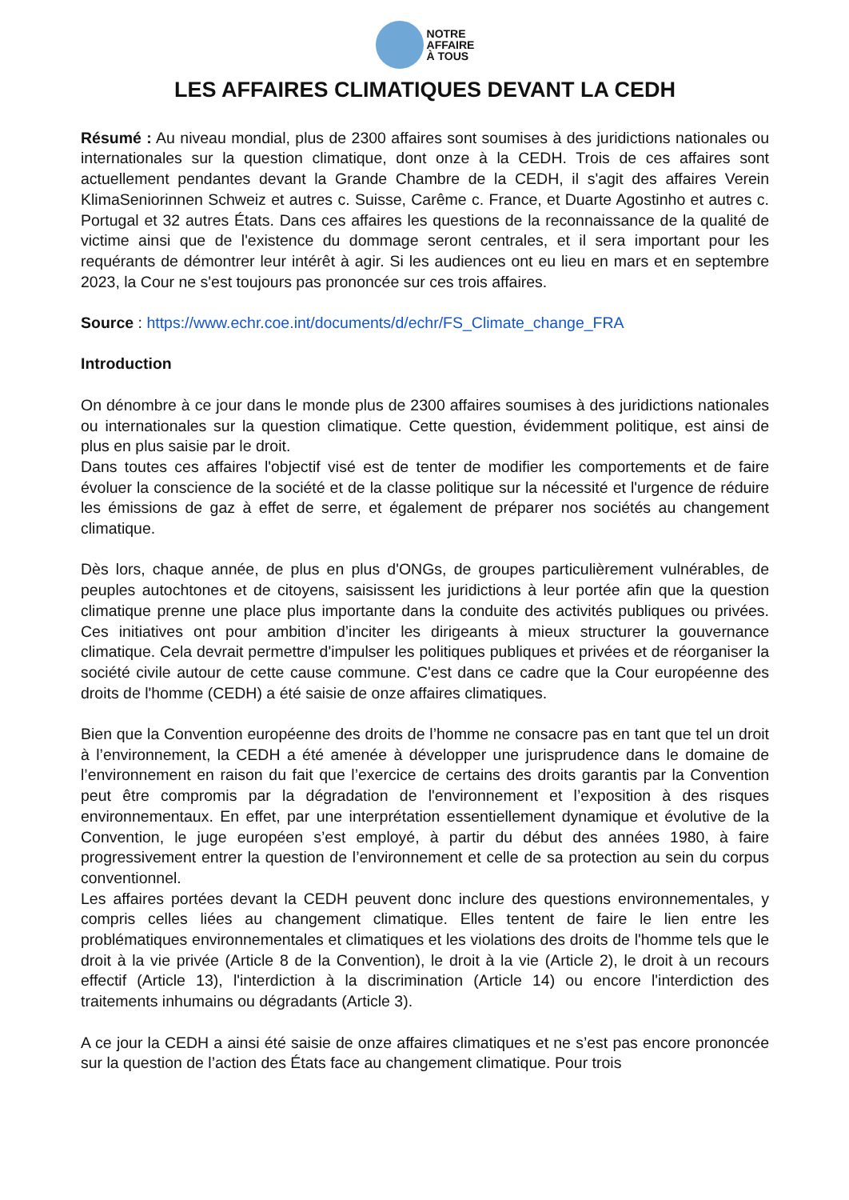NOTRE
AFFAIRE
À TOUS
LES AFFAIRES CLIMATIQUES DEVANT LA CEDH
Résumé : Au niveau mondial, plus de 2300 affaires sont soumises à des juridictions nationales ou internationales sur la question climatique, dont onze à la CEDH. Trois de ces affaires sont actuellement pendantes devant la Grande Chambre de la CEDH, il s'agit des affaires Verein KlimaSeniorinnen Schweiz et autres c. Suisse, Carême c. France, et Duarte Agostinho et autres c. Portugal et 32 autres États. Dans ces affaires les questions de la reconnaissance de la qualité de victime ainsi que de l'existence du dommage seront centrales, et il sera important pour les requérants de démontrer leur intérêt à agir. Si les audiences ont eu lieu en mars et en septembre 2023, la Cour ne s'est toujours pas prononcée sur ces trois affaires.
Source : https://www.echr.coe.int/documents/d/echr/FS_Climate_change_FRA
Introduction
On dénombre à ce jour dans le monde plus de 2300 affaires soumises à des juridictions nationales ou internationales sur la question climatique. Cette question, évidemment politique, est ainsi de plus en plus saisie par le droit.
Dans toutes ces affaires l'objectif visé est de tenter de modifier les comportements et de faire évoluer la conscience de la société et de la classe politique sur la nécessité et l'urgence de réduire les émissions de gaz à effet de serre, et également de préparer nos sociétés au changement climatique.
Dès lors, chaque année, de plus en plus d'ONGs, de groupes particulièrement vulnérables, de peuples autochtones et de citoyens, saisissent les juridictions à leur portée afin que la question climatique prenne une place plus importante dans la conduite des activités publiques ou privées. Ces initiatives ont pour ambition d’inciter les dirigeants à mieux structurer la gouvernance climatique. Cela devrait permettre d'impulser les politiques publiques et privées et de réorganiser la société civile autour de cette cause commune. C'est dans ce cadre que la Cour européenne des droits de l'homme (CEDH) a été saisie de onze affaires climatiques.
Bien que la Convention européenne des droits de l’homme ne consacre pas en tant que tel un droit à l’environnement, la CEDH a été amenée à développer une jurisprudence dans le domaine de l’environnement en raison du fait que l’exercice de certains des droits garantis par la Convention peut être compromis par la dégradation de l'environnement et l’exposition à des risques environnementaux. En effet, par une interprétation essentiellement dynamique et évolutive de la Convention, le juge européen s’est employé, à partir du début des années 1980, à faire progressivement entrer la question de l’environnement et celle de sa protection au sein du corpus conventionnel.
Les affaires portées devant la CEDH peuvent donc inclure des questions environnementales, y compris celles liées au changement climatique. Elles tentent de faire le lien entre les problématiques environnementales et climatiques et les violations des droits de l'homme tels que le droit à la vie privée (Article 8 de la Convention), le droit à la vie (Article 2), le droit à un recours effectif (Article 13), l'interdiction à la discrimination (Article 14) ou encore l'interdiction des traitements inhumains ou dégradants (Article 3).
A ce jour la CEDH a ainsi été saisie de onze affaires climatiques et ne s’est pas encore prononcée sur la question de l’action des États face au changement climatique. Pour trois